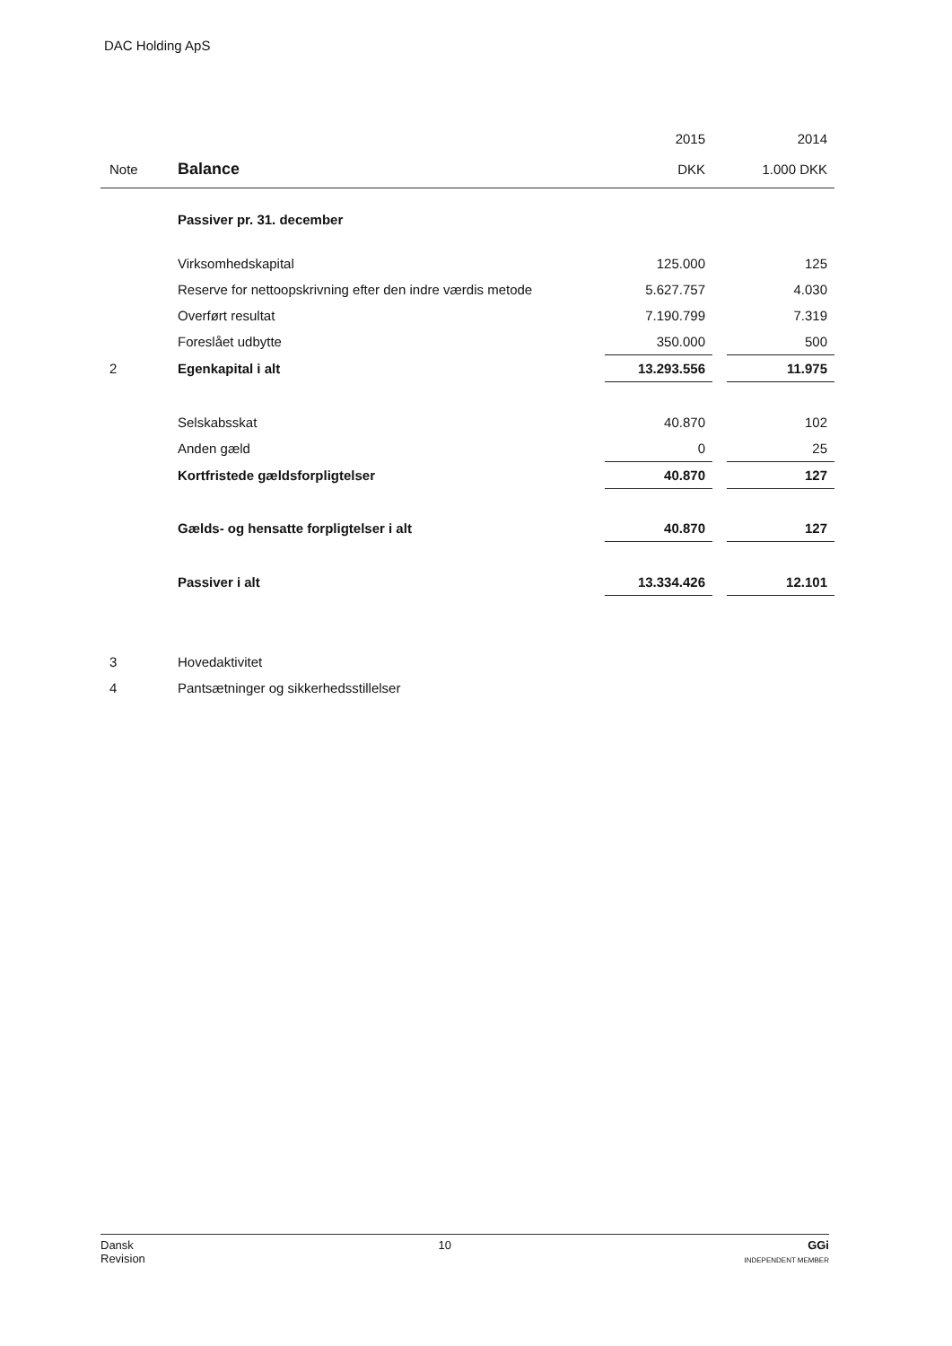DAC Holding ApS
| | | 2015 | | 2014 |
| --- | --- | --- | --- | --- |
| Note | Balance | DKK | | 1.000 DKK |
| | Passiver pr. 31. december | | | |
| | Virksomhedskapital | 125.000 | | 125 |
| | Reserve for nettoopskrivning efter den indre værdis metode | 5.627.757 | | 4.030 |
| | Overført resultat | 7.190.799 | | 7.319 |
| | Foreslået udbytte | 350.000 | | 500 |
| 2 | Egenkapital i alt | 13.293.556 | | 11.975 |
| | Selskabsskat | 40.870 | | 102 |
| | Anden gæld | 0 | | 25 |
| | Kortfristede gældsforpligtelser | 40.870 | | 127 |
| | Gælds- og hensatte forpligtelser i alt | 40.870 | | 127 |
| | Passiver i alt | 13.334.426 | | 12.101 |
| 3 | Hovedaktivitet | | | |
| 4 | Pantsætninger og sikkerhedsstillelser | | | |
Dansk
Revision
10 GGi
INDEPENDENT MEMBER